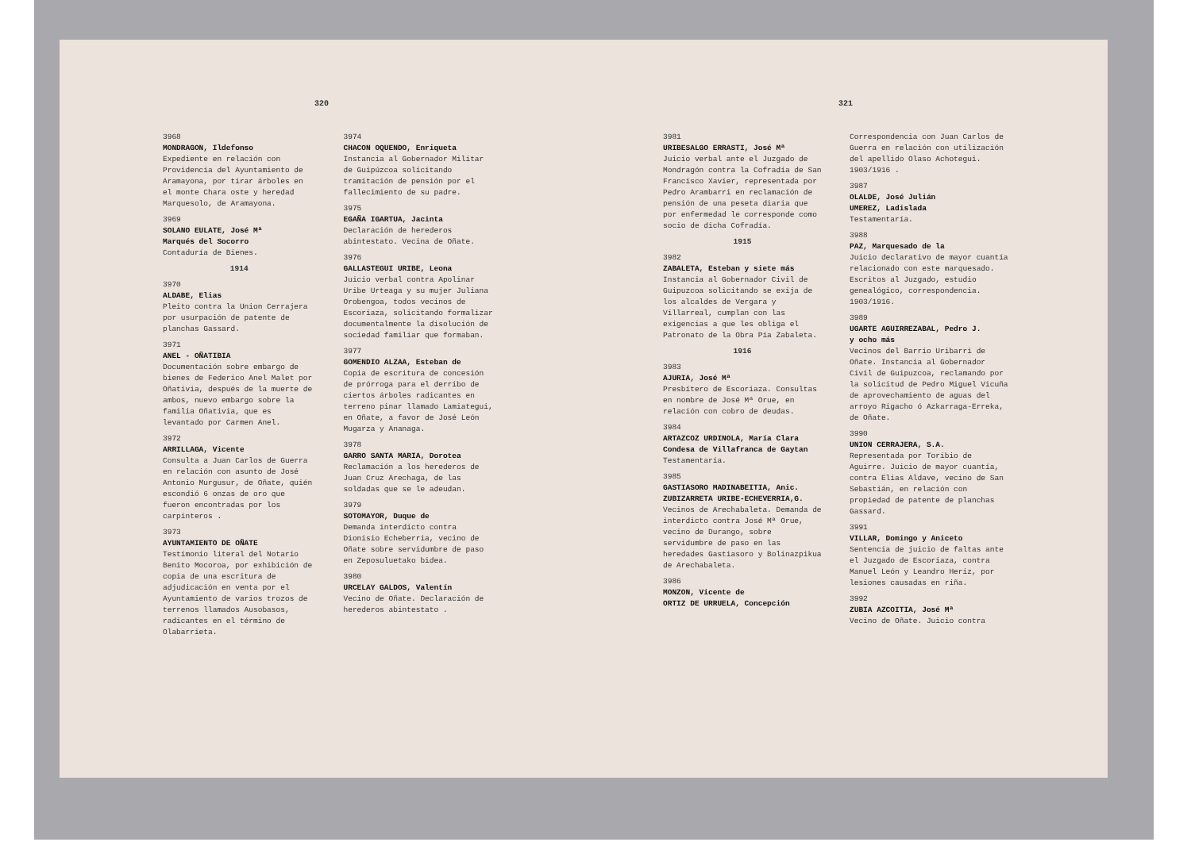320
3968
MONDRAGON, Ildefonso
Expediente en relación con Providencia del Ayuntamiento de Aramayona, por tirar árboles en el monte Chara oste y heredad Marquesolo, de Aramayona.
3969
SOLANO EULATE, José Mª
Marqués del Socorro
Contaduría de Bienes.
1914
3970
ALDABE, Elias
Pleito contra la Union Cerrajera por usurpación de patente de planchas Gassard.
3971
ANEL - OÑATIBIA
Documentación sobre embargo de bienes de Federico Anel Malet por Oñativia, después de la muerte de ambos, nuevo embargo sobre la familia Oñativia, que es levantado por Carmen Anel.
3972
ARRILLAGA, Vicente
Consulta a Juan Carlos de Guerra en relación con asunto de José Antonio Murgusur, de Oñate, quién escondió 6 onzas de oro que fueron encontradas por los carpinteros .
3973
AYUNTAMIENTO DE OÑATE
Testimonio literal del Notario Benito Mocoroa, por exhibición de copia de una escritura de adjudicación en venta por el Ayuntamiento de varios trozos de terrenos llamados Ausobasos, radicantes en el término de Olabarrieta.
3974
CHACON OQUENDO, Enriqueta
Instancia al Gobernador Militar de Guipúzcoa solicitando tramitación de pensión por el fallecimiento de su padre.
3975
EGAÑA IGARTUA, Jacinta
Declaración de herederos abintestato. Vecina de Oñate.
3976
GALLASTEGUI URIBE, Leona
Juicio verbal contra Apolinar Uribe Urteaga y su mujer Juliana Orobengoa, todos vecinos de Escoriaza, solicitando formalizar documentalmente la disolución de sociedad familiar que formaban.
3977
GOMENDIO ALZAA, Esteban de
Copia de escritura de concesión de prórroga para el derribo de ciertos árboles radicantes en terreno pinar llamado Lamiategui, en Oñate, a favor de José León Mugarza y Ananaga.
3978
GARRO SANTA MARIA, Dorotea
Reclamación a los herederos de Juan Cruz Arechaga, de las soldadas que se le adeudan.
3979
SOTOMAYOR, Duque de
Demanda interdicto contra Dionisio Echeberria, vecino de Oñate sobre servidumbre de paso en Zeposuluetako bidea.
3980
URCELAY GALDOS, Valentín
Vecino de Oñate. Declaración de herederos abintestato .
321
3981
URIBESALGO ERRASTI, José Mª
Juicio verbal ante el Juzgado de Mondragón contra la Cofradía de San Francisco Xavier, representada por Pedro Arambarri en reclamación de pensión de una peseta diaria que por enfermedad le corresponde como socio de dicha Cofradía.
1915
3982
ZABALETA, Esteban y siete más
Instancia al Gobernador Civil de Guipuzcoa solicitando se exija de los alcaldes de Vergara y Villarreal, cumplan con las exigencias a que les obliga el Patronato de la Obra Pía Zabaleta.
1916
3983
AJURIA, José Mª
Presbítero de Escoriaza. Consultas en nombre de José Mª Orue, en relación con cobro de deudas.
3984
ARTAZCOZ URDINOLA, María Clara
Condesa de Villafranca de Gaytan
Testamentaría.
3985
GASTIASORO MADINABEITIA, Anic.
ZUBIZARRETA URIBE-ECHEVERRIA,G.
Vecinos de Arechabaleta. Demanda de interdicto contra José Mª Orue, vecino de Durango, sobre servidumbre de paso en las heredades Gastiasoro y Bolinazpikua de Arechabaleta.
3986
MONZON, Vicente de
ORTIZ DE URRUELA, Concepción
Correspondencia con Juan Carlos de Guerra en relación con utilización del apellido Olaso Achotegui. 1903/1916 .
3987
OLALDE, José Julián
UMEREZ, Ladislada
Testamentaría.
3988
PAZ, Marquesado de la
Juicio declarativo de mayor cuantía relacionado con este marquesado. Escritos al Juzgado, estudio genealógico, correspondencia. 1903/1916.
3989
UGARTE AGUIRREZABAL, Pedro J.
y ocho más
Vecinos del Barrio Uribarri de Oñate. Instancia al Gobernador Civil de Guipuzcoa, reclamando por la solicitud de Pedro Miguel Vicuña de aprovechamiento de aguas del arroyo Rigacho ó Azkarraga-Erreka, de Oñate.
3990
UNION CERRAJERA, S.A.
Representada por Toribio de Aguirre. Juicio de mayor cuantía, contra Elias Aldave, vecino de San Sebastián, en relación con propiedad de patente de planchas Gassard.
3991
VILLAR, Domingo y Aniceto
Sentencia de juicio de faltas ante el Juzgado de Escoriaza, contra Manuel León y Leandro Heriz, por lesiones causadas en riña.
3992
ZUBIA AZCOITIA, José Mª
Vecino de Oñate. Juicio contra